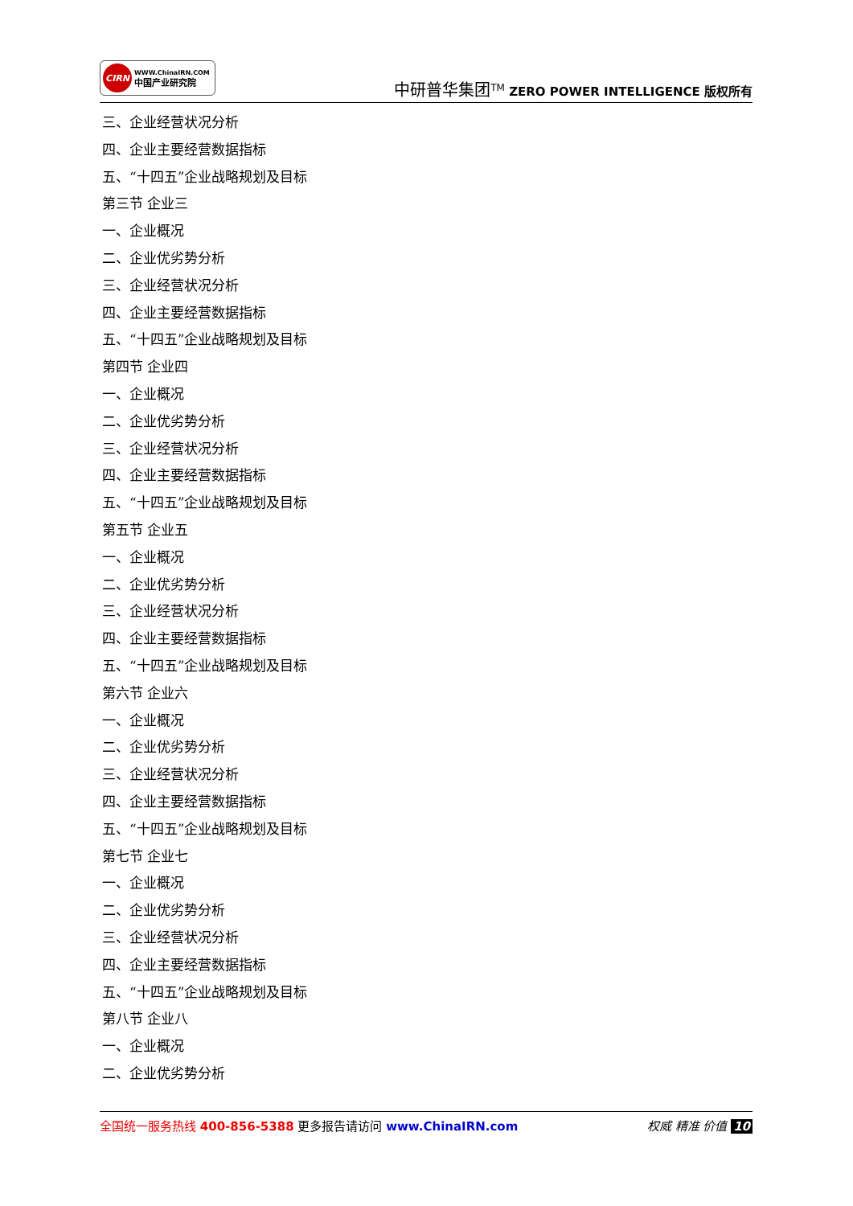CIRN
WWW.ChinaIRN.COM
中国产业研究院
中研普华集团<sup>TM</sup> ZERO POWER INTELLIGENCE 版权所有
三、企业经营状况分析
四、企业主要经营数据指标
五、“十四五”企业战略规划及目标
第三节 企业三
一、企业概况
二、企业优劣势分析
三、企业经营状况分析
四、企业主要经营数据指标
五、“十四五”企业战略规划及目标
第四节 企业四
一、企业概况
二、企业优劣势分析
三、企业经营状况分析
四、企业主要经营数据指标
五、“十四五”企业战略规划及目标
第五节 企业五
一、企业概况
二、企业优劣势分析
三、企业经营状况分析
四、企业主要经营数据指标
五、“十四五”企业战略规划及目标
第六节 企业六
一、企业概况
二、企业优劣势分析
三、企业经营状况分析
四、企业主要经营数据指标
五、“十四五”企业战略规划及目标
第七节 企业七
一、企业概况
二、企业优劣势分析
三、企业经营状况分析
四、企业主要经营数据指标
五、“十四五”企业战略规划及目标
第八节 企业八
一、企业概况
二、企业优劣势分析
全国统一服务热线 400-856-5388 更多报告请访问 www.ChinaIRN.com
权威 精准 价值 10